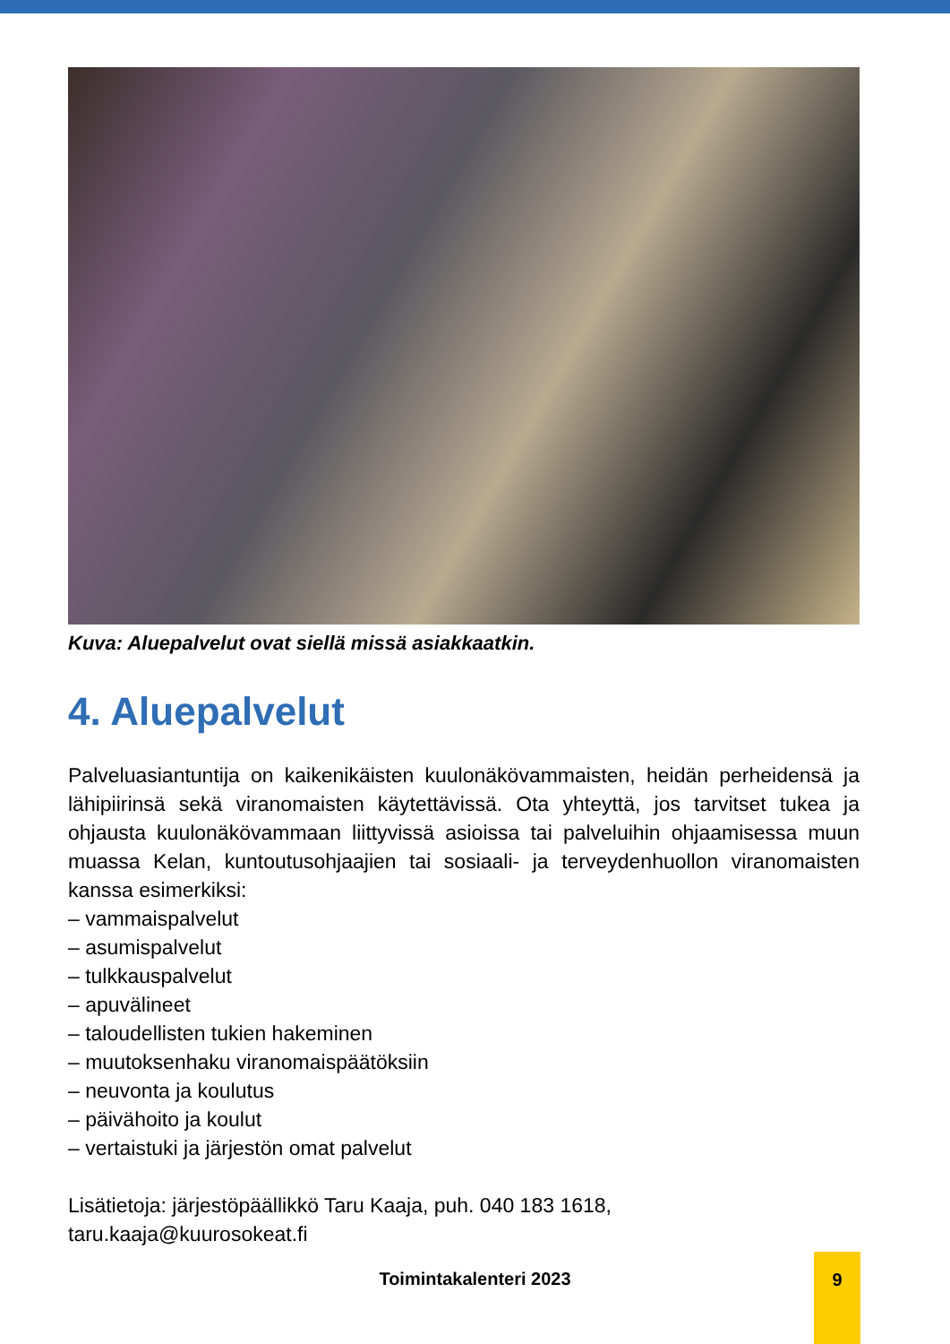Kuva: Aluepalvelut ovat siellä missä asiakkaatkin.
4. Aluepalvelut
Palveluasiantuntija on kaikenikäisten kuulonäkövammaisten, heidän perheidensä ja lähipiirinsä sekä viranomaisten käytettävissä. Ota yhteyttä, jos tarvitset tukea ja ohjausta kuulonäkövammaan liittyvissä asioissa tai palveluihin ohjaamisessa muun muassa Kelan, kuntoutusohjaajien tai sosiaali- ja terveydenhuollon viranomaisten kanssa esimerkiksi:
– vammaispalvelut
– asumispalvelut
– tulkkauspalvelut
– apuvälineet
– taloudellisten tukien hakeminen
– muutoksenhaku viranomaispäätöksiin
– neuvonta ja koulutus
– päivähoito ja koulut
– vertaistuki ja järjestön omat palvelut
Lisätietoja: järjestöpäällikkö Taru Kaaja, puh. 040 183 1618,
taru.kaaja@kuurosokeat.fi
Toimintakalenteri 2023
9